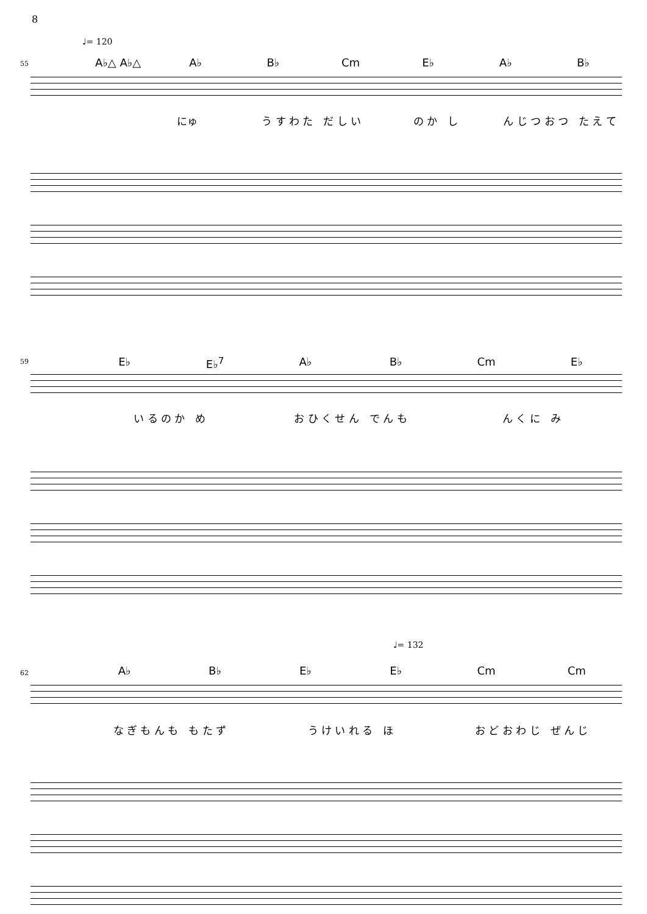8
♩= 120
55 A♭△ A♭△ A♭ B♭ Cm E♭ A♭ B♭
にゅ う す わ た　だ し い の か　し ん じ つ お つ　た え て
59 E♭ E♭<sup>7</sup> A♭ B♭ Cm E♭
い る の か　め お ひ く せ ん　で ん も ん く に　み
♩= 132
62 A♭ B♭ E♭ E♭ Cm Cm
な ぎ も ん も　も た ず う け い れ る　ほ お ど お わ じ　ぜ ん じ